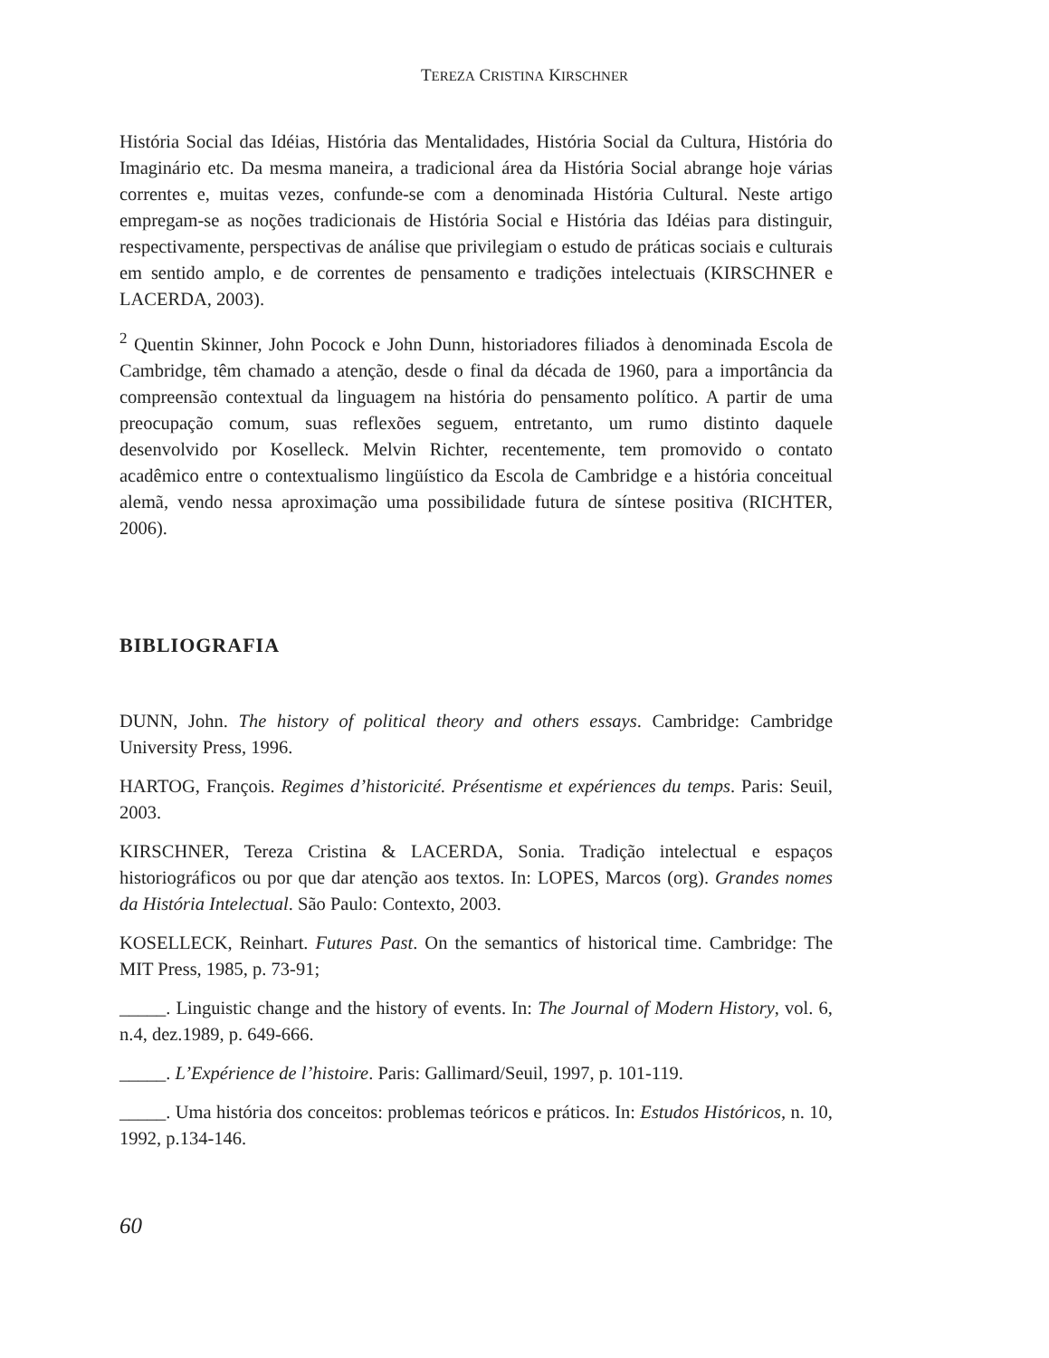TEREZA CRISTINA KIRSCHNER
História Social das Idéias, História das Mentalidades, História Social da Cultura, História do Imaginário etc. Da mesma maneira, a tradicional área da História Social abrange hoje várias correntes e, muitas vezes, confunde-se com a denominada História Cultural. Neste artigo empregam-se as noções tradicionais de História Social e História das Idéias para distinguir, respectivamente, perspectivas de análise que privilegiam o estudo de práticas sociais e culturais em sentido amplo, e de correntes de pensamento e tradições intelectuais (KIRSCHNER e LACERDA, 2003).
<sup>2</sup> Quentin Skinner, John Pocock e John Dunn, historiadores filiados à denominada Escola de Cambridge, têm chamado a atenção, desde o final da década de 1960, para a importância da compreensão contextual da linguagem na história do pensamento político. A partir de uma preocupação comum, suas reflexões seguem, entretanto, um rumo distinto daquele desenvolvido por Koselleck. Melvin Richter, recentemente, tem promovido o contato acadêmico entre o contextualismo lingüístico da Escola de Cambridge e a história conceitual alemã, vendo nessa aproximação uma possibilidade futura de síntese positiva (RICHTER, 2006).
BIBLIOGRAFIA
DUNN, John. The history of political theory and others essays. Cambridge: Cambridge University Press, 1996.
HARTOG, François. Regimes d’historicité. Présentisme et expériences du temps. Paris: Seuil, 2003.
KIRSCHNER, Tereza Cristina & LACERDA, Sonia. Tradição intelectual e espaços historiográficos ou por que dar atenção aos textos. In: LOPES, Marcos (org). Grandes nomes da História Intelectual. São Paulo: Contexto, 2003.
KOSELLECK, Reinhart. Futures Past. On the semantics of historical time. Cambridge: The MIT Press, 1985, p. 73-91;
_____. Linguistic change and the history of events. In: The Journal of Modern History, vol. 6, n.4, dez.1989, p. 649-666.
_____. L’Expérience de l’histoire. Paris: Gallimard/Seuil, 1997, p. 101-119.
_____. Uma história dos conceitos: problemas teóricos e práticos. In: Estudos Históricos, n. 10, 1992, p.134-146.
60